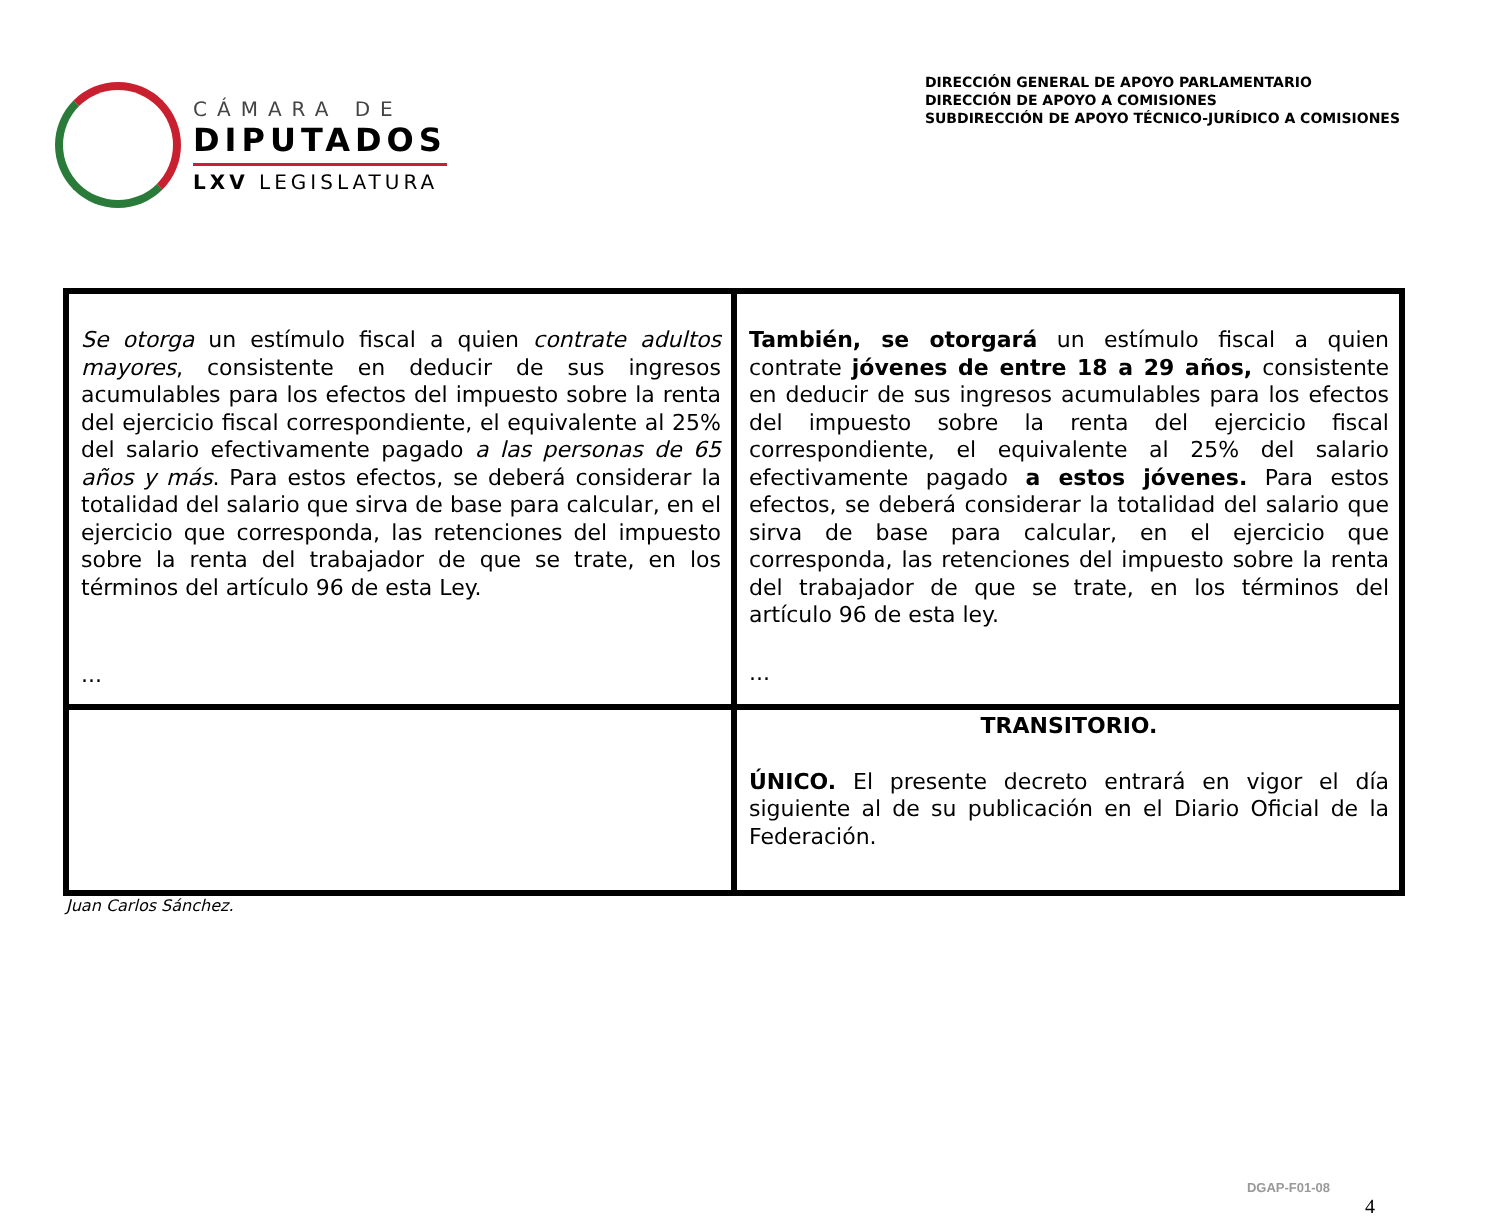CÁMARA DE
DIPUTADOS
LXV LEGISLATURA
DIRECCIÓN GENERAL DE APOYO PARLAMENTARIO
DIRECCIÓN DE APOYO A COMISIONES
SUBDIRECCIÓN DE APOYO TÉCNICO-JURÍDICO A COMISIONES
| Se otorga un estímulo fiscal a quien contrate adultos mayores , consistente en deducir de sus ingresos acumulables para los efectos del impuesto sobre la renta del ejercicio fiscal correspondiente, el equivalente al 25% del salario efectivamente pagado a las personas de 65 años y más . Para estos efectos, se deberá considerar la totalidad del salario que sirva de base para calcular, en el ejercicio que corresponda, las retenciones del impuesto sobre la renta del trabajador de que se trate, en los términos del artículo 96 de esta Ley. ... | También, se otorgará un estímulo fiscal a quien contrate jóvenes de entre 18 a 29 años, consistente en deducir de sus ingresos acumulables para los efectos del impuesto sobre la renta del ejercicio fiscal correspondiente, el equivalente al 25% del salario efectivamente pagado a estos jóvenes. Para estos efectos, se deberá considerar la totalidad del salario que sirva de base para calcular, en el ejercicio que corresponda, las retenciones del impuesto sobre la renta del trabajador de que se trate, en los términos del artículo 96 de esta ley. ... |
| | TRANSITORIO. ÚNICO. El presente decreto entrará en vigor el día siguiente al de su publicación en el Diario Oficial de la Federación. |
Juan Carlos Sánchez.
DGAP-F01-08
4